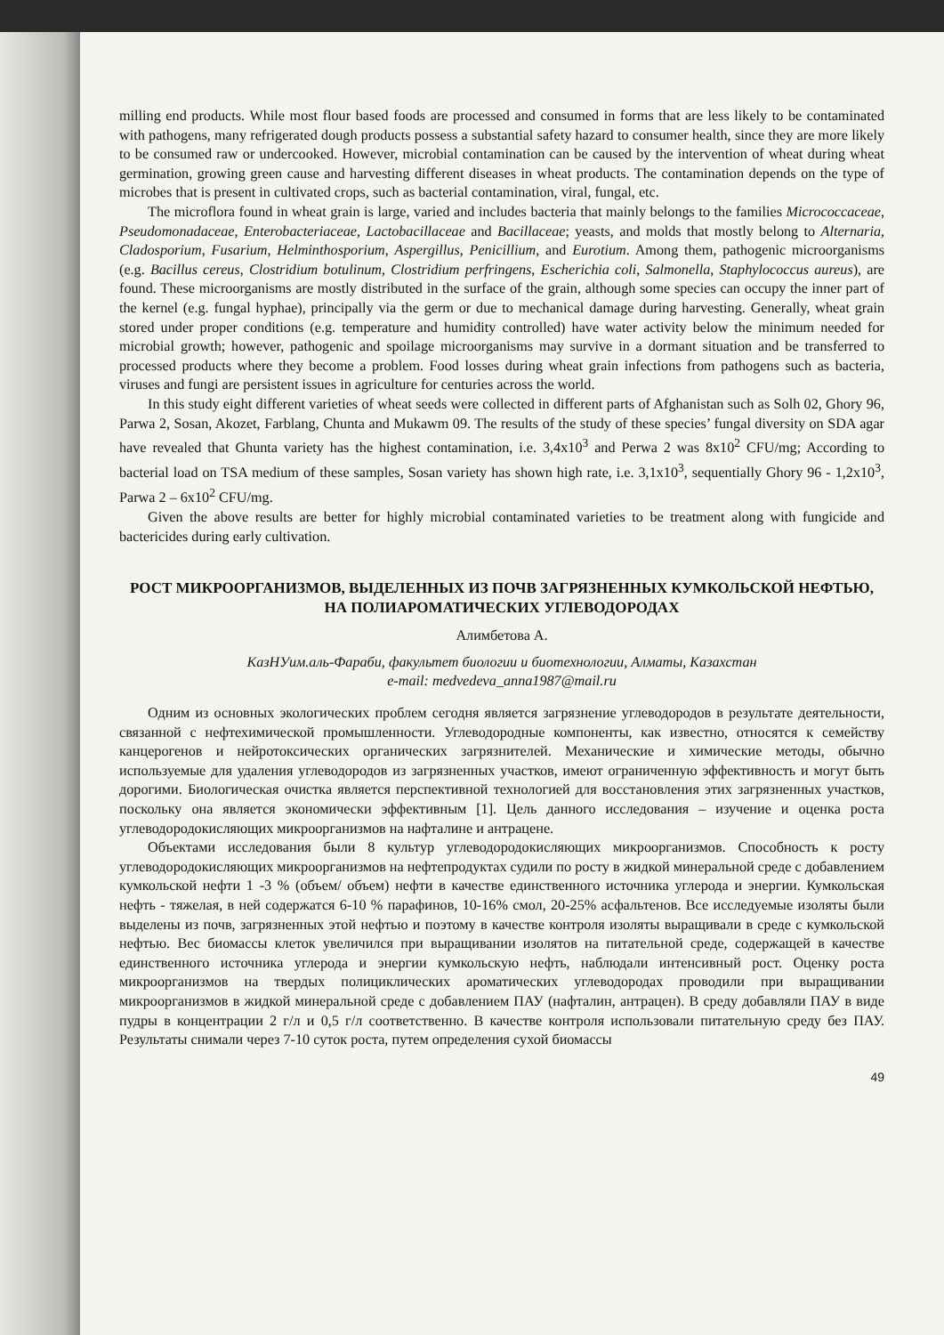milling end products. While most flour based foods are processed and consumed in forms that are less likely to be contaminated with pathogens, many refrigerated dough products possess a substantial safety hazard to consumer health, since they are more likely to be consumed raw or undercooked. However, microbial contamination can be caused by the intervention of wheat during wheat germination, growing green cause and harvesting different diseases in wheat products. The contamination depends on the type of microbes that is present in cultivated crops, such as bacterial contamination, viral, fungal, etc.
The microflora found in wheat grain is large, varied and includes bacteria that mainly belongs to the families Micrococcaceae, Pseudomonadaceae, Enterobacteriaceae, Lactobacillaceae and Bacillaceae; yeasts, and molds that mostly belong to Alternaria, Cladosporium, Fusarium, Helminthosporium, Aspergillus, Penicillium, and Eurotium. Among them, pathogenic microorganisms (e.g. Bacillus cereus, Clostridium botulinum, Clostridium perfringens, Escherichia coli, Salmonella, Staphylococcus aureus), are found. These microorganisms are mostly distributed in the surface of the grain, although some species can occupy the inner part of the kernel (e.g. fungal hyphae), principally via the germ or due to mechanical damage during harvesting. Generally, wheat grain stored under proper conditions (e.g. temperature and humidity controlled) have water activity below the minimum needed for microbial growth; however, pathogenic and spoilage microorganisms may survive in a dormant situation and be transferred to processed products where they become a problem. Food losses during wheat grain infections from pathogens such as bacteria, viruses and fungi are persistent issues in agriculture for centuries across the world.
In this study eight different varieties of wheat seeds were collected in different parts of Afghanistan such as Solh 02, Ghory 96, Parwa 2, Sosan, Akozet, Farblang, Chunta and Mukawm 09. The results of the study of these species’ fungal diversity on SDA agar have revealed that Ghunta variety has the highest contamination, i.e. 3,4x10<sup>3</sup> and Perwa 2 was 8x10<sup>2</sup> CFU/mg; According to bacterial load on TSA medium of these samples, Sosan variety has shown high rate, i.e. 3,1x10<sup>3</sup>, sequentially Ghory 96 - 1,2x10<sup>3</sup>, Parwa 2 – 6x10<sup>2</sup> CFU/mg.
Given the above results are better for highly microbial contaminated varieties to be treatment along with fungicide and bactericides during early cultivation.
РОСТ МИКРООРГАНИЗМОВ, ВЫДЕЛЕННЫХ ИЗ ПОЧВ ЗАГРЯЗНЕННЫХ КУМКОЛЬСКОЙ НЕФТЬЮ, НА ПОЛИАРОМАТИЧЕСКИХ УГЛЕВОДОРОДАХ
Алимбетова А.
КазНУим.аль-Фараби, факультет биологии и биотехнологии, Алматы, Казахстан
e-mail: medvedeva_anna1987@mail.ru
Одним из основных экологических проблем сегодня является загрязнение углеводородов в результате деятельности, связанной с нефтехимической промышленности. Углеводородные компоненты, как известно, относятся к семейству канцерогенов и нейротоксических органических загрязнителей. Механические и химические методы, обычно используемые для удаления углеводородов из загрязненных участков, имеют ограниченную эффективность и могут быть дорогими. Биологическая очистка является перспективной технологией для восстановления этих загрязненных участков, поскольку она является экономически эффективным [1]. Цель данного исследования – изучение и оценка роста углеводородокисляющих микроорганизмов на нафталине и антрацене.
Объектами исследования были 8 культур углеводородокисляющих микроорганизмов. Способность к росту углеводородокисляющих микроорганизмов на нефтепродуктах судили по росту в жидкой минеральной среде с добавлением кумкольской нефти 1 -3 % (объем/ объем) нефти в качестве единственного источника углерода и энергии. Кумкольская нефть - тяжелая, в ней содержатся 6-10 % парафинов, 10-16% смол, 20-25% асфальтенов. Все исследуемые изоляты были выделены из почв, загрязненных этой нефтью и поэтому в качестве контроля изоляты выращивали в среде с кумкольской нефтью. Вес биомассы клеток увеличился при выращивании изолятов на питательной среде, содержащей в качестве единственного источника углерода и энергии кумкольскую нефть, наблюдали интенсивный рост. Оценку роста микроорганизмов на твердых полициклических ароматических углеводородах проводили при выращивании микроорганизмов в жидкой минеральной среде с добавлением ПАУ (нафталин, антрацен). В среду добавляли ПАУ в виде пудры в концентрации 2 г/л и 0,5 г/л соответственно. В качестве контроля использовали питательную среду без ПАУ. Результаты снимали через 7-10 суток роста, путем определения сухой биомассы
49